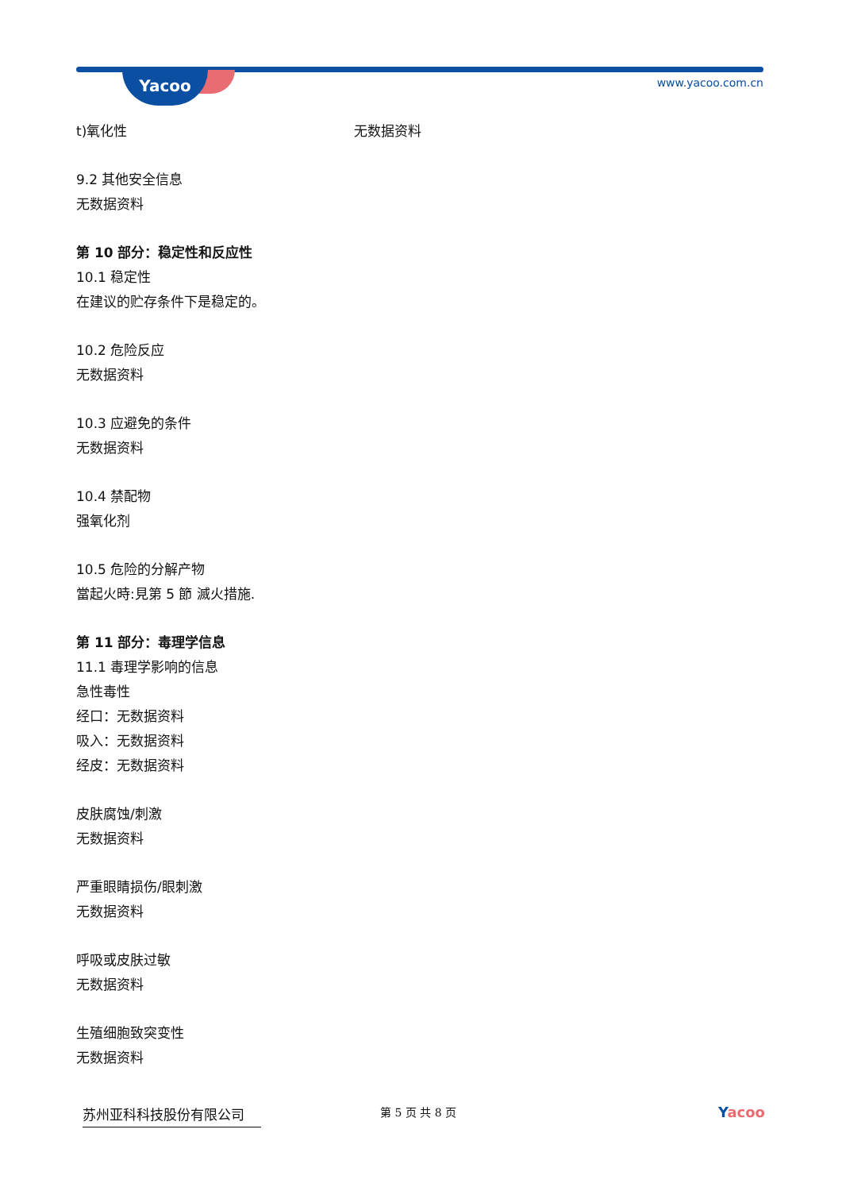Yacoo www.yacoo.com.cn
t)氧化性 无数据资料
9.2 其他安全信息
无数据资料
第 10 部分：稳定性和反应性
10.1 稳定性
在建议的贮存条件下是稳定的。
10.2 危险反应
无数据资料
10.3 应避免的条件
无数据资料
10.4 禁配物
强氧化剂
10.5 危险的分解产物
當起火時:見第 5 節 滅火措施.
第 11 部分：毒理学信息
11.1 毒理学影响的信息
急性毒性
经口：无数据资料
吸入：无数据资料
经皮：无数据资料
皮肤腐蚀/刺激
无数据资料
严重眼睛损伤/眼刺激
无数据资料
呼吸或皮肤过敏
无数据资料
生殖细胞致突变性
无数据资料
苏州亚科科技股份有限公司
第 5 页 共 8 页
Yacoo